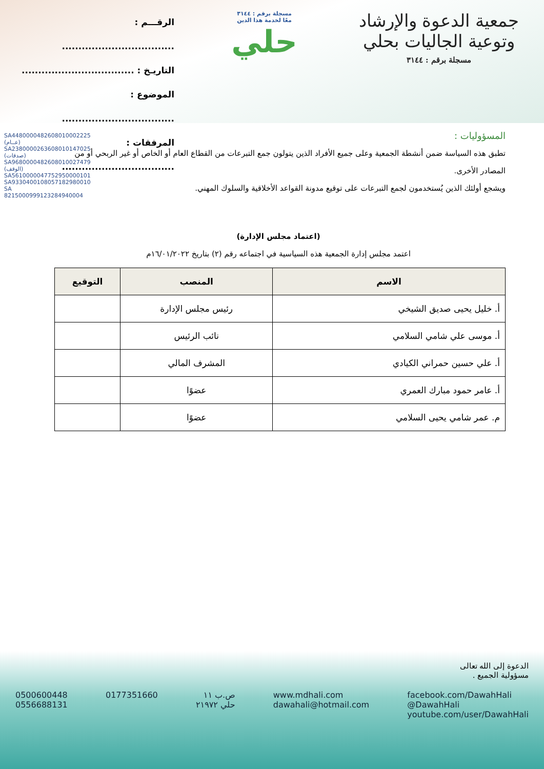جمعية الدعوة والإرشاد وتوعية الجاليات بحلي
مسجلة برقم : ٣١٤٤
مسجلة برقم : ٣١٤٤
معًا لخدمة هذا الدين
حلي
الرقـــم : ..................................
التاريـخ : ..................................
الموضوع : ..................................
المرفقات : ..................................
SA4480000482608010002225 (عــام)
SA2380000263608010147025 (صدقات)
SA9680000482608010027479 (الوقف)
SA5610000047752950000101
SA9330400108057182980010
SA 8215000999123284940004
المسؤوليات :
تطبق هذه السياسة ضمن أنشطة الجمعية وعلى جميع الأفراد الذين يتولون جمع التبرعات من القطاع العام أو الخاص أو غير الربحي أو من المصادر الأخرى.
ويشجع أولئك الذين يُستخدمون لجمع التبرعات على توقيع مدونة القواعد الأخلاقية والسلوك المهني.
(اعتماد مجلس الإدارة)
اعتمد مجلس إدارة الجمعية هذه السياسية في اجتماعه رقم (٢) بتاريخ ١٦/٠١/٢٠٢٢م
| الاسم | المنصب | التوقيع |
| --- | --- | --- |
| أ. خليل يحيى صديق الشيخي | رئيس مجلس الإدارة | |
| أ. موسى علي شامي السلامي | نائب الرئيس | |
| أ. علي حسين حمراني الكيادي | المشرف المالي | |
| أ. عامر حمود مبارك العمري | عضوًا | |
| م. عمر شامي يحيى السلامي | عضوًا | |
الدعوة إلى الله تعالى
مسؤولية الجميع .
0500600448
0556688131
0177351660 ص.ب ١١
حلي ٢١٩٧٢
www.mdhali.com
dawahali@hotmail.com
facebook.com/DawahHali
@DawahHali
youtube.com/user/DawahHali